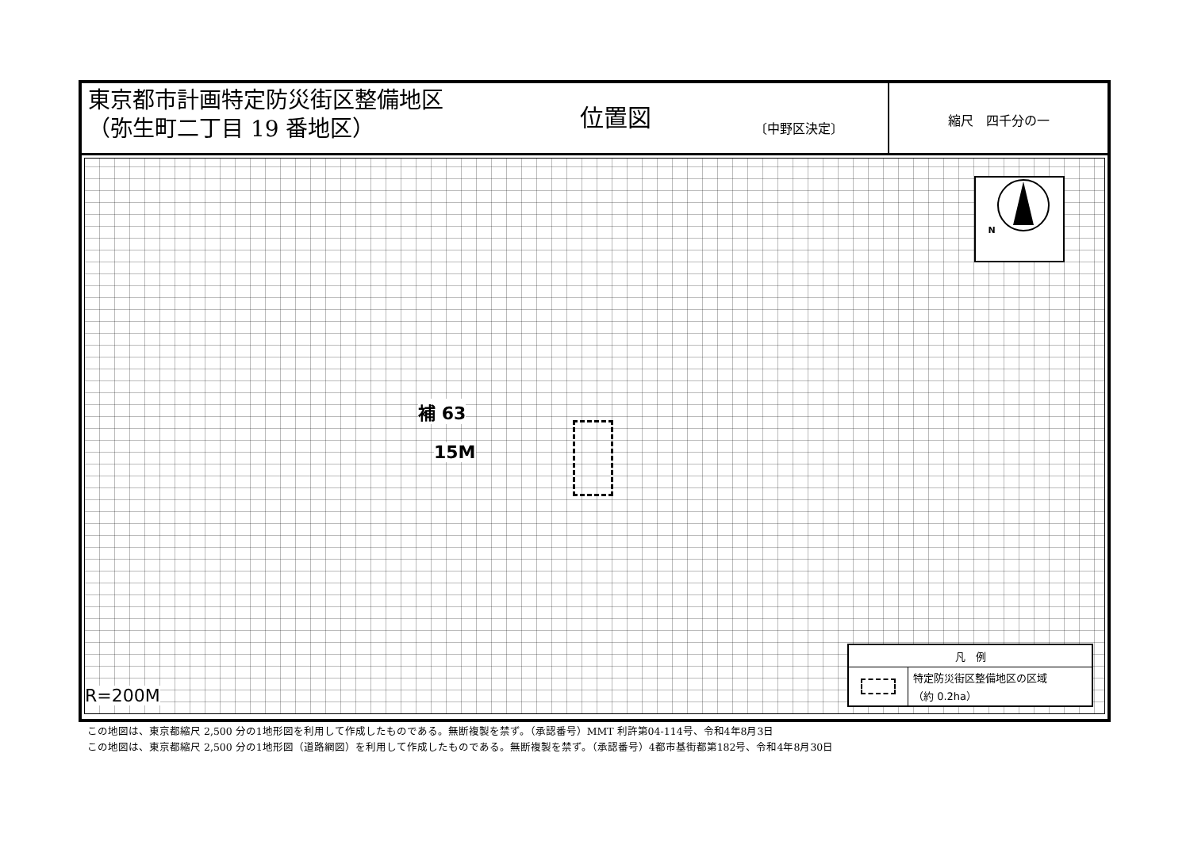東京都市計画特定防災街区整備地区
（弥生町二丁目 19 番地区）
位置図
〔中野区決定〕
縮尺　四千分の一
補 63
15M
R=200M
N
凡　例
特定防災街区整備地区の区域
（約 0.2ha）
この地図は、東京都縮尺 2,500 分の1地形図を利用して作成したものである。無断複製を禁ず。（承認番号）MMT 利許第04-114号、令和4年8月3日
この地図は、東京都縮尺 2,500 分の1地形図（道路網図）を利用して作成したものである。無断複製を禁ず。（承認番号）4都市基街都第182号、令和4年8月30日